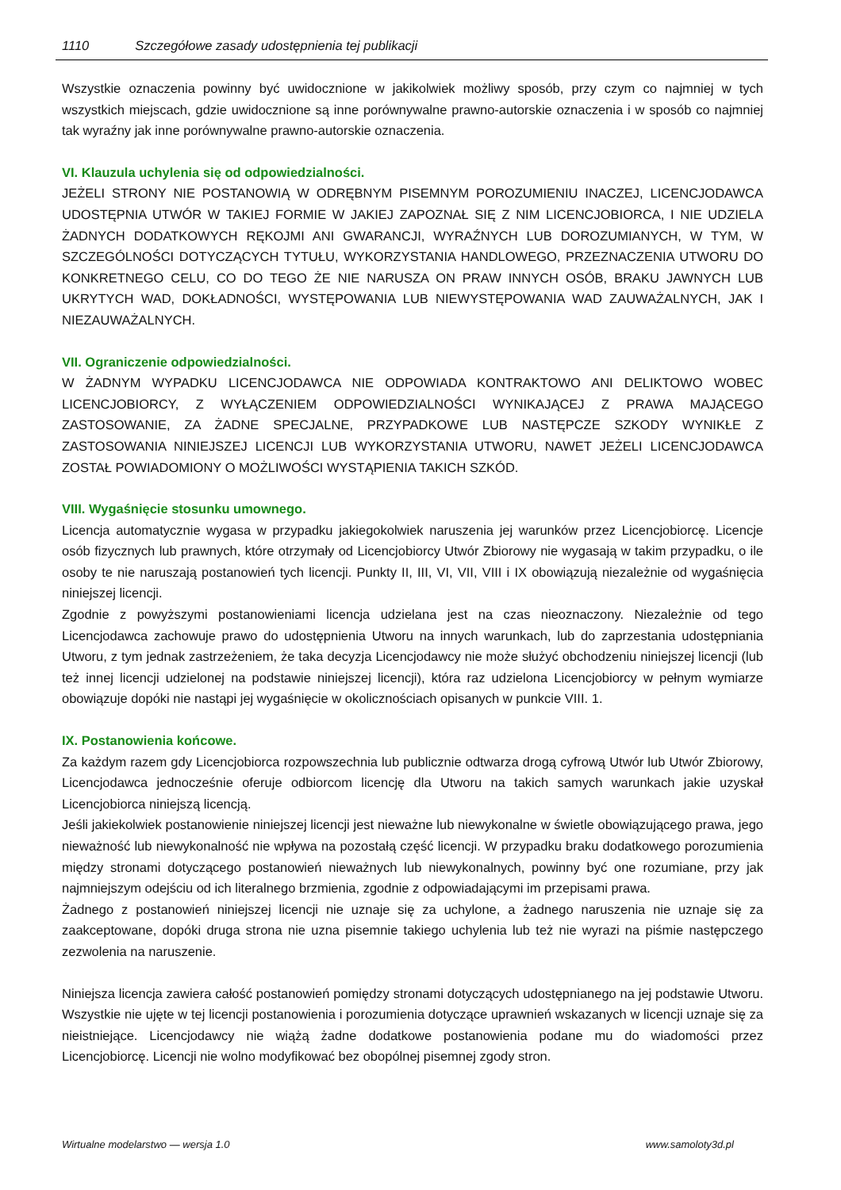1110 Szczegółowe zasady udostępnienia tej publikacji
Wszystkie oznaczenia powinny być uwidocznione w jakikolwiek możliwy sposób, przy czym co najmniej w tych wszystkich miejscach, gdzie uwidocznione są inne porównywalne prawno-autorskie oznaczenia i w sposób co najmniej tak wyraźny jak inne porównywalne prawno-autorskie oznaczenia.
VI. Klauzula uchylenia się od odpowiedzialności.
JEŻELI STRONY NIE POSTANOWIĄ W ODRĘBNYM PISEMNYM POROZUMIENIU INACZEJ, LICENCJODAWCA UDOSTĘPNIA UTWÓR W TAKIEJ FORMIE W JAKIEJ ZAPOZNAŁ SIĘ Z NIM LICENCJOBIORCA, I NIE UDZIELA ŻADNYCH DODATKOWYCH RĘKOJMI ANI GWARANCJI, WYRAŹNYCH LUB DOROZUMIANYCH, W TYM, W SZCZEGÓLNOŚCI DOTYCZĄCYCH TYTUŁU, WYKORZYSTANIA HANDLOWEGO, PRZEZNACZENIA UTWORU DO KONKRETNEGO CELU, CO DO TEGO ŻE NIE NARUSZA ON PRAW INNYCH OSÓB, BRAKU JAWNYCH LUB UKRYTYCH WAD, DOKŁADNOŚCI, WYSTĘPOWANIA LUB NIEWYSTĘPOWANIA WAD ZAUWAŻALNYCH, JAK I NIEZAUWAŻALNYCH.
VII. Ograniczenie odpowiedzialności.
W ŻADNYM WYPADKU LICENCJODAWCA NIE ODPOWIADA KONTRAKTOWO ANI DELIKTOWO WOBEC LICENCJOBIORCY, Z WYŁĄCZENIEM ODPOWIEDZIALNOŚCI WYNIKAJĄCEJ Z PRAWA MAJĄCEGO ZASTOSOWANIE, ZA ŻADNE SPECJALNE, PRZYPADKOWE LUB NASTĘPCZE SZKODY WYNIKŁE Z ZASTOSOWANIA NINIEJSZEJ LICENCJI LUB WYKORZYSTANIA UTWORU, NAWET JEŻELI LICENCJODAWCA ZOSTAŁ POWIADOMIONY O MOŻLIWOŚCI WYSTĄPIENIA TAKICH SZKÓD.
VIII. Wygaśnięcie stosunku umownego.
Licencja automatycznie wygasa w przypadku jakiegokolwiek naruszenia jej warunków przez Licencjobiorcę. Licencje osób fizycznych lub prawnych, które otrzymały od Licencjobiorcy Utwór Zbiorowy nie wygasają w takim przypadku, o ile osoby te nie naruszają postanowień tych licencji. Punkty II, III, VI, VII, VIII i IX obowiązują niezależnie od wygaśnięcia niniejszej licencji.
Zgodnie z powyższymi postanowieniami licencja udzielana jest na czas nieoznaczony. Niezależnie od tego Licencjodawca zachowuje prawo do udostępnienia Utworu na innych warunkach, lub do zaprzestania udostępniania Utworu, z tym jednak zastrzeżeniem, że taka decyzja Licencjodawcy nie może służyć obchodzeniu niniejszej licencji (lub też innej licencji udzielonej na podstawie niniejszej licencji), która raz udzielona Licencjobiorcy w pełnym wymiarze obowiązuje dopóki nie nastąpi jej wygaśnięcie w okolicznościach opisanych w punkcie VIII. 1.
IX. Postanowienia końcowe.
Za każdym razem gdy Licencjobiorca rozpowszechnia lub publicznie odtwarza drogą cyfrową Utwór lub Utwór Zbiorowy, Licencjodawca jednocześnie oferuje odbiorcom licencję dla Utworu na takich samych warunkach jakie uzyskał Licencjobiorca niniejszą licencją.
Jeśli jakiekolwiek postanowienie niniejszej licencji jest nieważne lub niewykonalne w świetle obowiązującego prawa, jego nieważność lub niewykonalność nie wpływa na pozostałą część licencji. W przypadku braku dodatkowego porozumienia między stronami dotyczącego postanowień nieważnych lub niewykonalnych, powinny być one rozumiane, przy jak najmniejszym odejściu od ich literalnego brzmienia, zgodnie z odpowiadającymi im przepisami prawa.
Żadnego z postanowień niniejszej licencji nie uznaje się za uchylone, a żadnego naruszenia nie uznaje się za zaakceptowane, dopóki druga strona nie uzna pisemnie takiego uchylenia lub też nie wyrazi na piśmie następczego zezwolenia na naruszenie.
Niniejsza licencja zawiera całość postanowień pomiędzy stronami dotyczących udostępnianego na jej podstawie Utworu. Wszystkie nie ujęte w tej licencji postanowienia i porozumienia dotyczące uprawnień wskazanych w licencji uznaje się za nieistniejące. Licencjodawcy nie wiążą żadne dodatkowe postanowienia podane mu do wiadomości przez Licencjobiorcę. Licencji nie wolno modyfikować bez obopólnej pisemnej zgody stron.
Wirtualne modelarstwo — wersja 1.0 www.samoloty3d.pl